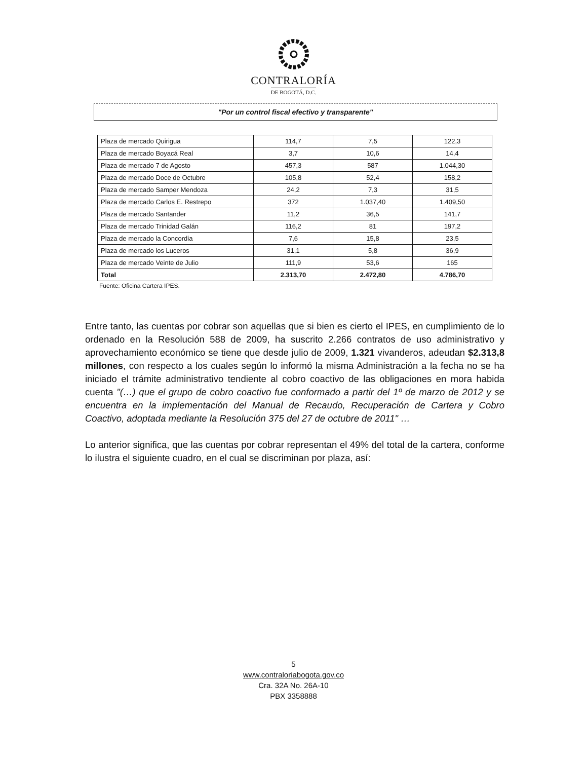CONTRALORÍA
DE BOGOTÁ, D.C.
"Por un control fiscal efectivo y transparente"
| Plaza de mercado Quirigua | 114,7 | 7,5 | 122,3 |
| Plaza de mercado Boyacá Real | 3,7 | 10,6 | 14,4 |
| Plaza de mercado 7 de Agosto | 457,3 | 587 | 1.044,30 |
| Plaza de mercado Doce de Octubre | 105,8 | 52,4 | 158,2 |
| Plaza de mercado Samper Mendoza | 24,2 | 7,3 | 31,5 |
| Plaza de mercado Carlos E. Restrepo | 372 | 1.037,40 | 1.409,50 |
| Plaza de mercado Santander | 11,2 | 36,5 | 141,7 |
| Plaza de mercado Trinidad Galán | 116,2 | 81 | 197,2 |
| Plaza de mercado la Concordia | 7,6 | 15,8 | 23,5 |
| Plaza de mercado los Luceros | 31,1 | 5,8 | 36,9 |
| Plaza de mercado Veinte de Julio | 111,9 | 53,6 | 165 |
| Total | 2.313,70 | 2.472,80 | 4.786,70 |
Fuente: Oficina Cartera IPES.
Entre tanto, las cuentas por cobrar son aquellas que si bien es cierto el IPES, en cumplimiento de lo ordenado en la Resolución 588 de 2009, ha suscrito 2.266 contratos de uso administrativo y aprovechamiento económico se tiene que desde julio de 2009, 1.321 vivanderos, adeudan $2.313,8 millones, con respecto a los cuales según lo informó la misma Administración a la fecha no se ha iniciado el trámite administrativo tendiente al cobro coactivo de las obligaciones en mora habida cuenta "(…) que el grupo de cobro coactivo fue conformado a partir del 1º de marzo de 2012 y se encuentra en la implementación del Manual de Recaudo, Recuperación de Cartera y Cobro Coactivo, adoptada mediante la Resolución 375 del 27 de octubre de 2011" …
Lo anterior significa, que las cuentas por cobrar representan el 49% del total de la cartera, conforme lo ilustra el siguiente cuadro, en el cual se discriminan por plaza, así:
5
www.contraloriabogota.gov.co
Cra. 32A No. 26A-10
PBX 3358888